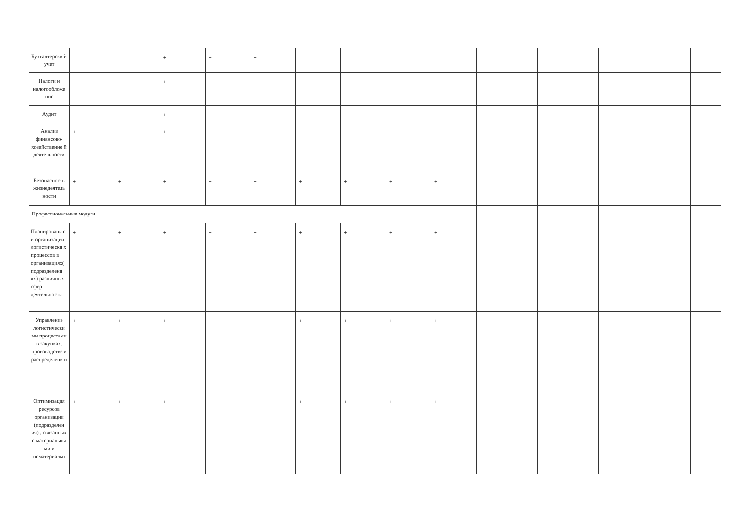| Бухгалтерски й учет | | | + | + | + | | | | | | | | | | | | |
| Налоги и налогообложе ние | | | + | + | + | | | | | | | | | | | | |
| Аудит | | | + | + | + | | | | | | | | | | | | |
| Анализ финансово-хозяйственно й деятельности | + | | + | + | + | | | | | | | | | | | | |
| Безопасность жизнедеятель ности | + | + | + | + | + | + | + | + | + | | | | | | | | |
| Профессиональные модули | | | | | | | | | | | | | | | | | |
| Планировани е и организации логистически х процессов в организациях( подразделени ях) различных сфер деятельности | + | + | + | + | + | + | + | + | + | | | | | | | | |
| Управление логистически ми процессами в закупках, производстве и распределени и | + | + | + | + | + | + | + | + | + | | | | | | | | |
| Оптимизация ресурсов организации (подразделен ия) , связанных с материальны ми и нематериальн | + | + | + | + | + | + | + | + | + | | | | | | | | |